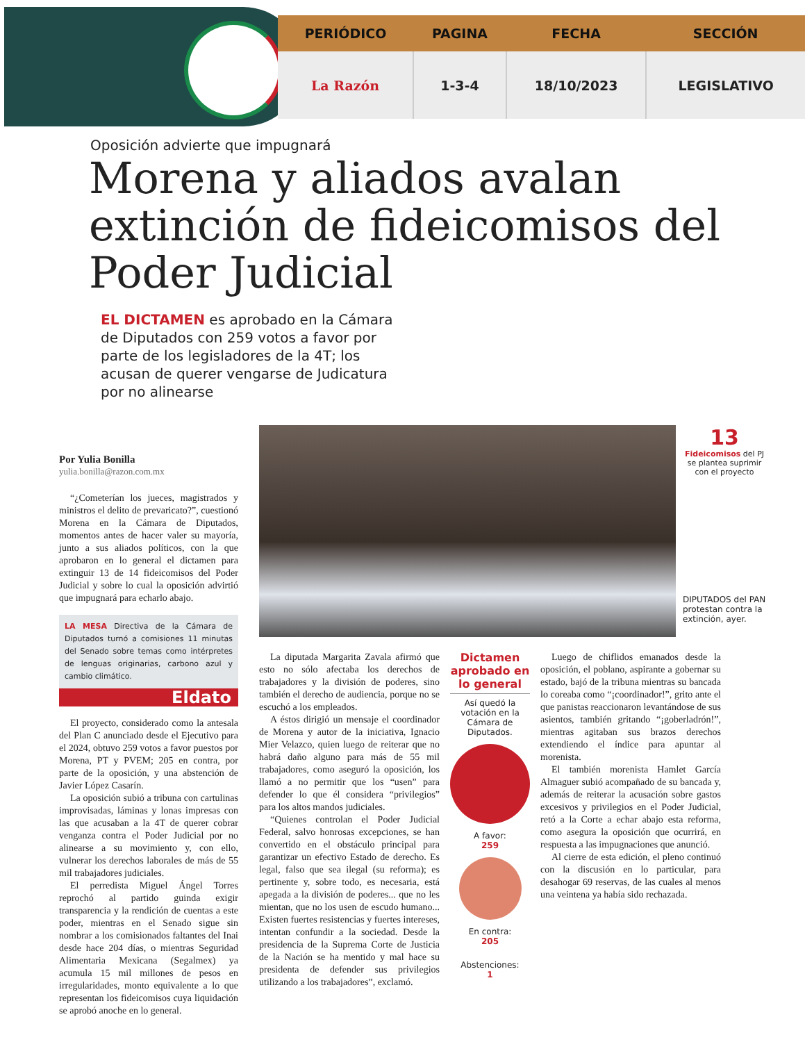| PERIÓDICO | PAGINA | FECHA | SECCIÓN |
| --- | --- | --- | --- |
| La Razón | 1-3-4 | 18/10/2023 | LEGISLATIVO |
Oposición advierte que impugnará
Morena y aliados avalan extinción de fideicomisos del Poder Judicial
EL DICTAMEN es aprobado en la Cámara de Diputados con 259 votos a favor por parte de los legisladores de la 4T; los acusan de querer vengarse de Judicatura por no alinearse
Por Yulia Bonilla
yulia.bonilla@razon.com.mx
“¿Cometerían los jueces, magistrados y ministros el delito de prevaricato?”, cuestionó Morena en la Cámara de Diputados, momentos antes de hacer valer su mayoría, junto a sus aliados políticos, con la que aprobaron en lo general el dictamen para extinguir 13 de 14 fideicomisos del Poder Judicial y sobre lo cual la oposición advirtió que impugnará para echarlo abajo.
LA MESA Directiva de la Cámara de Diputados turnó a comisiones 11 minutas del Senado sobre temas como intérpretes de lenguas originarias, carbono azul y cambio climático.
Eldato
El proyecto, considerado como la antesala del Plan C anunciado desde el Ejecutivo para el 2024, obtuvo 259 votos a favor puestos por Morena, PT y PVEM; 205 en contra, por parte de la oposición, y una abstención de Javier López Casarín.
La oposición subió a tribuna con cartulinas improvisadas, láminas y lonas impresas con las que acusaban a la 4T de querer cobrar venganza contra el Poder Judicial por no alinearse a su movimiento y, con ello, vulnerar los derechos laborales de más de 55 mil trabajadores judiciales.
El perredista Miguel Ángel Torres reprochó al partido guinda exigir transparencia y la rendición de cuentas a este poder, mientras en el Senado sigue sin nombrar a los comisionados faltantes del Inai desde hace 204 días, o mientras Seguridad Alimentaria Mexicana (Segalmex) ya acumula 15 mil millones de pesos en irregularidades, monto equivalente a lo que representan los fideicomisos cuya liquidación se aprobó anoche en lo general.
13
Fideicomisos del PJ se plantea suprimir con el proyecto
DIPUTADOS del PAN protestan contra la extinción, ayer.
La diputada Margarita Zavala afirmó que esto no sólo afectaba los derechos de trabajadores y la división de poderes, sino también el derecho de audiencia, porque no se escuchó a los empleados.
A éstos dirigió un mensaje el coordinador de Morena y autor de la iniciativa, Ignacio Mier Velazco, quien luego de reiterar que no habrá daño alguno para más de 55 mil trabajadores, como aseguró la oposición, los llamó a no permitir que los “usen” para defender lo que él considera “privilegios” para los altos mandos judiciales.
“Quienes controlan el Poder Judicial Federal, salvo honrosas excepciones, se han convertido en el obstáculo principal para garantizar un efectivo Estado de derecho. Es legal, falso que sea ilegal (su reforma); es pertinente y, sobre todo, es necesaria, está apegada a la división de poderes... que no les mientan, que no los usen de escudo humano... Existen fuertes resistencias y fuertes intereses, intentan confundir a la sociedad. Desde la presidencia de la Suprema Corte de Justicia de la Nación se ha mentido y mal hace su presidenta de defender sus privilegios utilizando a los trabajadores”, exclamó.
Dictamen aprobado en lo general
Así quedó la votación en la Cámara de Diputados.
A favor:
259
En contra:
205
Abstenciones:
1
Luego de chiflidos emanados desde la oposición, el poblano, aspirante a gobernar su estado, bajó de la tribuna mientras su bancada lo coreaba como “¡coordinador!”, grito ante el que panistas reaccionaron levantándose de sus asientos, también gritando “¡goberladrón!”, mientras agitaban sus brazos derechos extendiendo el índice para apuntar al morenista.
El también morenista Hamlet García Almaguer subió acompañado de su bancada y, además de reiterar la acusación sobre gastos excesivos y privilegios en el Poder Judicial, retó a la Corte a echar abajo esta reforma, como asegura la oposición que ocurrirá, en respuesta a las impugnaciones que anunció.
Al cierre de esta edición, el pleno continuó con la discusión en lo particular, para desahogar 69 reservas, de las cuales al menos una veintena ya había sido rechazada.